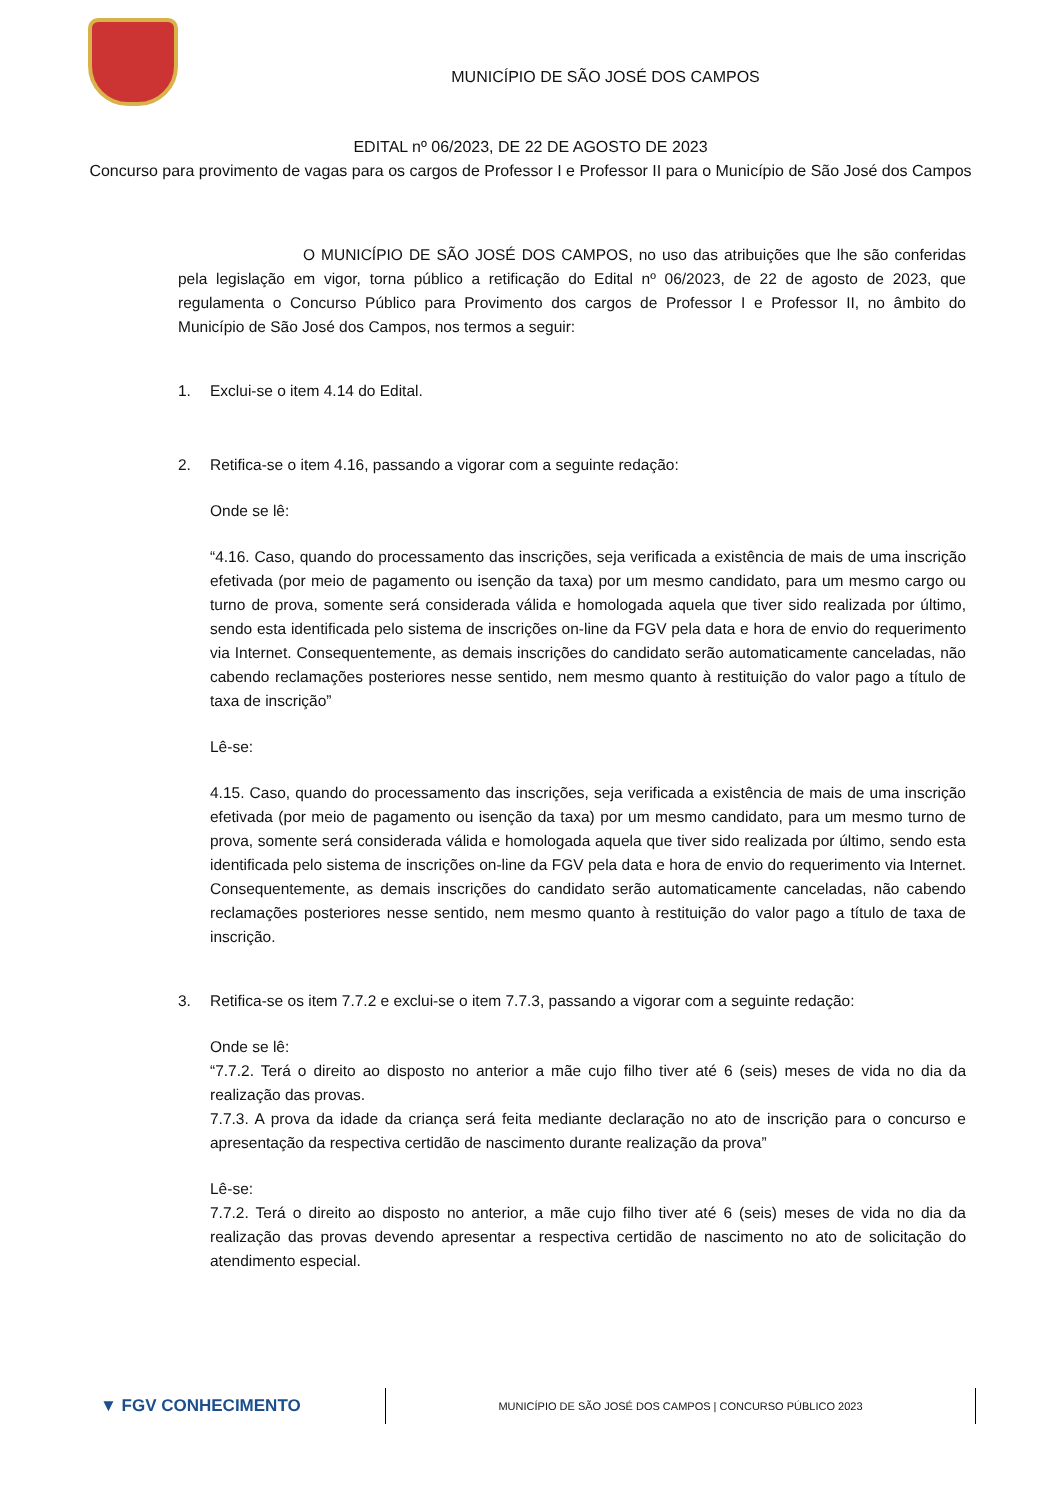MUNICÍPIO DE SÃO JOSÉ DOS CAMPOS
EDITAL nº 06/2023, DE 22 DE AGOSTO DE 2023
Concurso para provimento de vagas para os cargos de Professor I e Professor II para o Município de São José dos Campos
O MUNICÍPIO DE SÃO JOSÉ DOS CAMPOS, no uso das atribuições que lhe são conferidas pela legislação em vigor, torna público a retificação do Edital nº 06/2023, de 22 de agosto de 2023, que regulamenta o Concurso Público para Provimento dos cargos de Professor I e Professor II, no âmbito do Município de São José dos Campos, nos termos a seguir:
1. Exclui-se o item 4.14 do Edital.
2. Retifica-se o item 4.16, passando a vigorar com a seguinte redação:
Onde se lê:
“4.16. Caso, quando do processamento das inscrições, seja verificada a existência de mais de uma inscrição efetivada (por meio de pagamento ou isenção da taxa) por um mesmo candidato, para um mesmo cargo ou turno de prova, somente será considerada válida e homologada aquela que tiver sido realizada por último, sendo esta identificada pelo sistema de inscrições on-line da FGV pela data e hora de envio do requerimento via Internet. Consequentemente, as demais inscrições do candidato serão automaticamente canceladas, não cabendo reclamações posteriores nesse sentido, nem mesmo quanto à restituição do valor pago a título de taxa de inscrição”
Lê-se:
4.15. Caso, quando do processamento das inscrições, seja verificada a existência de mais de uma inscrição efetivada (por meio de pagamento ou isenção da taxa) por um mesmo candidato, para um mesmo turno de prova, somente será considerada válida e homologada aquela que tiver sido realizada por último, sendo esta identificada pelo sistema de inscrições on-line da FGV pela data e hora de envio do requerimento via Internet. Consequentemente, as demais inscrições do candidato serão automaticamente canceladas, não cabendo reclamações posteriores nesse sentido, nem mesmo quanto à restituição do valor pago a título de taxa de inscrição.
3. Retifica-se os item 7.7.2 e exclui-se o item 7.7.3, passando a vigorar com a seguinte redação:
Onde se lê:
“7.7.2. Terá o direito ao disposto no anterior a mãe cujo filho tiver até 6 (seis) meses de vida no dia da realização das provas.
7.7.3. A prova da idade da criança será feita mediante declaração no ato de inscrição para o concurso e apresentação da respectiva certidão de nascimento durante realização da prova”
Lê-se:
7.7.2. Terá o direito ao disposto no anterior, a mãe cujo filho tiver até 6 (seis) meses de vida no dia da realização das provas devendo apresentar a respectiva certidão de nascimento no ato de solicitação do atendimento especial.
▼ FGV CONHECIMENTO
MUNICÍPIO DE SÃO JOSÉ DOS CAMPOS | CONCURSO PÚBLICO 2023